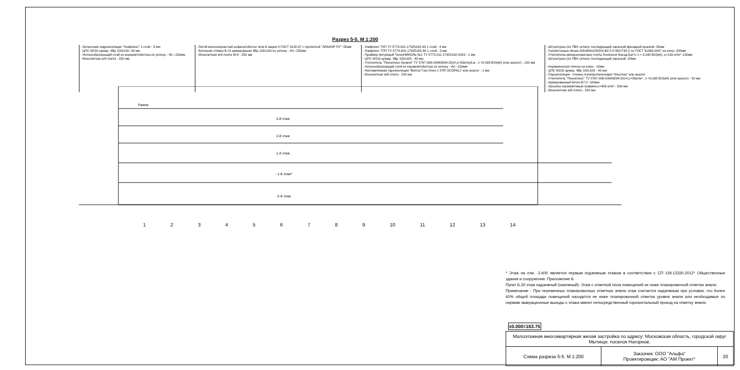Разрез 5-5. М 1:200
- Оклеечная гидроизоляция "Унифлекс" 1 слой - 3 мм
- ЦПС М150 армир. 4Вр 100х100 -40 мм
- Уклонообразующий слой из керамзитобетона по уклону - 40-:-150мм
- Монолитная ж/б плита - 220 мм
- Литой мелкозернистый асфальтобетон типа Б марки II ГОСТ 9128-97 с пропиткой "ЭЛАКОР ПУ" -50мм
- Бетонная стяжка В 15 армированая 4Вр 100х100 по уклону - 40-:-250мм
- Монолитная ж/б плита W-6 - 250 мм
- Унифлекс ТКП ТУ 5774-001-17925162-99 1 слой - 4 мм
- Унифлекс ТПП ТУ 5774-001-17925162-99 1 слой - 3 мм
- Праймер битумный ТехноНИКОЛЬ №1 ТУ 5775-011-17925162-2003 - 1 мм
- ЦПС М150 армир. 4Вр 100х100 - 40 мм
- Утеплитель "Пеноплекс Кровля" ТУ 5767-006-54349294-2014 ρ=35кг/куб.м , λ =0.035 Вт/(мК) (или аналог) - 150 мм
- Уклонообразующий слой из керамзитобетона по уклону - 40-:-150мм
- Наплавляемая пароизоляция "Вилла Тэкс Изол с ХПП (ICOPAL)" или аналог - 1 мм
- Монолитная ж/б плита - 220 мм
- Штукатурка (по ПВХ сетке)с последующей окраской фасадной краской -20мм
- Газобетонные блоки 200х600х250(h)I-B2.5 D 600 F35-2 по ГОСТ 31360-2007 на клею -200мм
- Утеплитель-минераловатные плиты Rockwool Фасад Баттс λ = 0,040 Вт/(мК); ρ=130 кг/м³ -100мм
- Штукатурка (по ПВХ сетке)с последующей окраской -20мм
- Керамическая плитка на клею - 10мм
- ЦПС М150 армир. 4Вр 100х100 - 40 мм
- Пароизоляция - пленка полипропиленовая "Изоспан" или аналог
- Утеплитель "Пеноплекс" ТУ 5767-006-54349294-2014 ρ=35кг/м³ , λ =0.035 Вт/(мК) (или аналог) - 50 мм
- Армированный бетон В7,5 -100мм
- Засыпка керамзитовым гравием ρ=400 кг/м³ - 500 мм
- Монолитная ж/б плита - 250 мм
3-й этаж
2-й этаж
1-й этаж
-1-й этаж*
-2-й этаж
Рампа
123456789 10 11 12 13 14
* Этаж на отм. -3.600 является первым подземным этажом в соответствии с СП 118.13330.2012* Общественные здания и сооружения. Приложение Б
Пункт Б.30 этаж надземный (наземный): Этаж с отметкой пола помещений не ниже планировочной отметки земли.
Примечание - При переменных планировочных отметках земли этаж считается надземным при условии, что более 60% общей площади помещений находится не ниже планировочной отметки уровня земли или необходимые по нормам эвакуационные выходы с этажа имеют непосредственный горизонтальный проход на отметку земли.
| ±0.000=163.75 | | |
| Малоэтажная многоквартирная жилая застройка по адресу: Московская область, городской округ Мытищи, поселок Нагорное. | | |
| Схема разреза 5-5. М 1:200 | Заказчик: ООО "Альфа" Проектировщик: АО "АМ Проект" | 20 |